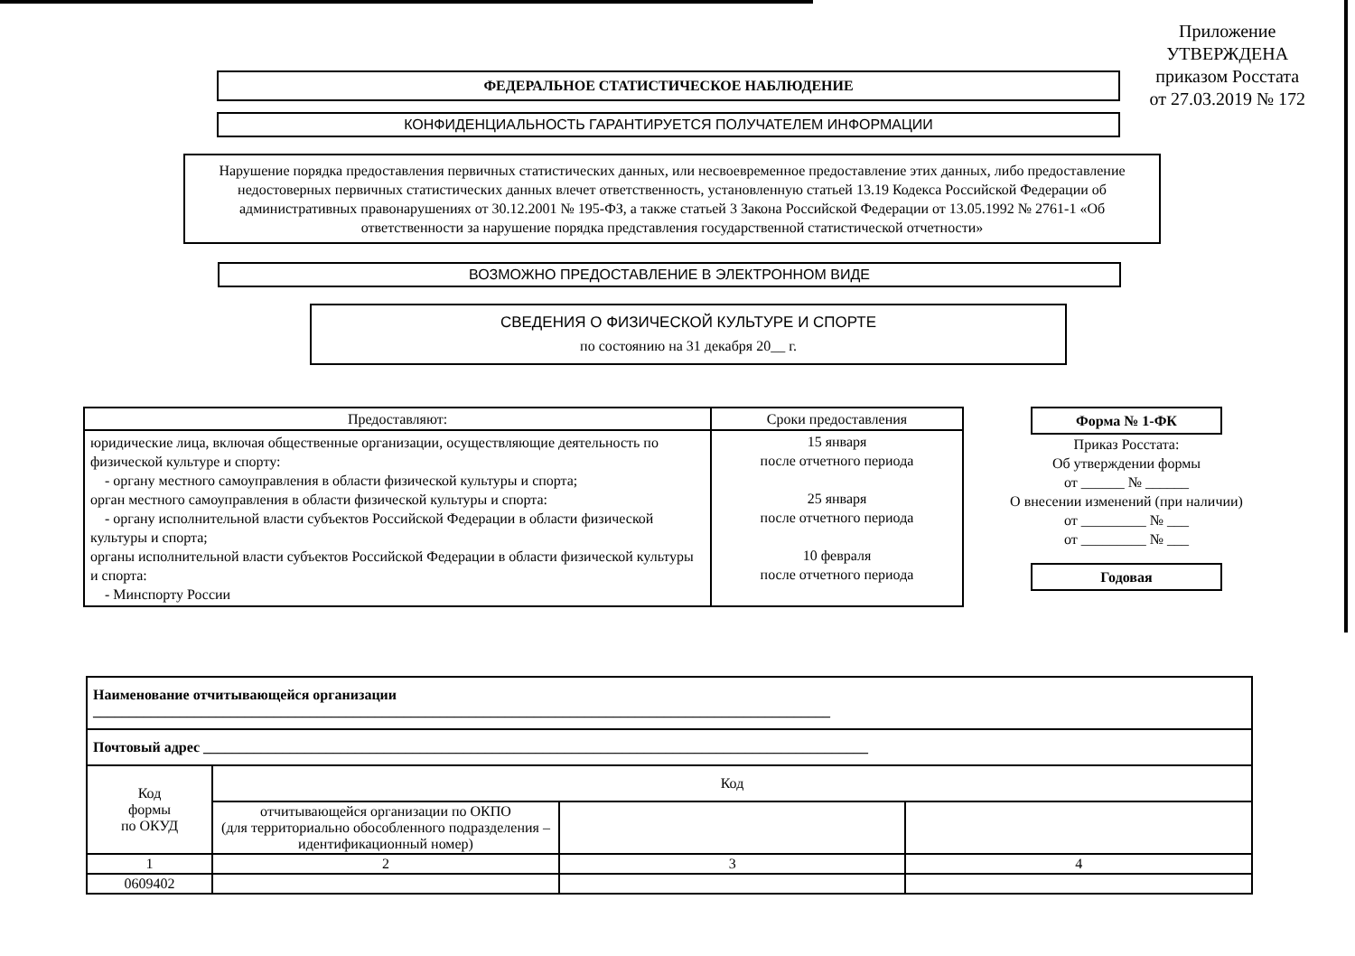Приложение
УТВЕРЖДЕНА
приказом Росстата
от 27.03.2019 № 172
ФЕДЕРАЛЬНОЕ СТАТИСТИЧЕСКОЕ НАБЛЮДЕНИЕ
КОНФИДЕНЦИАЛЬНОСТЬ ГАРАНТИРУЕТСЯ ПОЛУЧАТЕЛЕМ ИНФОРМАЦИИ
Нарушение порядка предоставления первичных статистических данных, или несвоевременное предоставление этих данных, либо предоставление недостоверных первичных статистических данных влечет ответственность, установленную статьей 13.19 Кодекса Российской Федерации об административных правонарушениях от 30.12.2001 № 195-ФЗ, а также статьей 3 Закона Российской Федерации от 13.05.1992 № 2761-1 «Об ответственности за нарушение порядка представления государственной статистической отчетности»
ВОЗМОЖНО ПРЕДОСТАВЛЕНИЕ В ЭЛЕКТРОННОМ ВИДЕ
СВЕДЕНИЯ О ФИЗИЧЕСКОЙ КУЛЬТУРЕ И СПОРТЕ
по состоянию на 31 декабря 20__ г.
| Предоставляют: | Сроки предоставления |
| --- | --- |
| юридические лица, включая общественные организации, осуществляющие деятельность по физической культуре и спорту: - органу местного самоуправления в области физической культуры и спорта; орган местного самоуправления в области физической культуры и спорта: - органу исполнительной власти субъектов Российской Федерации в области физической культуры и спорта; органы исполнительной власти субъектов Российской Федерации в области физической культуры и спорта: - Минспорту России | 15 января после отчетного периода 25 января после отчетного периода 10 февраля после отчетного периода |
Форма № 1-ФК
Приказ Росстата:
Об утверждении формы
от ______ № ______
О внесении изменений (при наличии)
от _________ № ___
от _________ № ___
Годовая
| Наименование отчитывающейся организации ______________________________________________________________________________________________________ | | | |
| Почтовый адрес ____________________________________________________________________________________________ | | | |
| Код формы по ОКУД | Код | | |
| | отчитывающейся организации по ОКПО (для территориально обособленного подразделения – идентификационный номер) | | |
| 1 | 2 | 3 | 4 |
| 0609402 | | | |